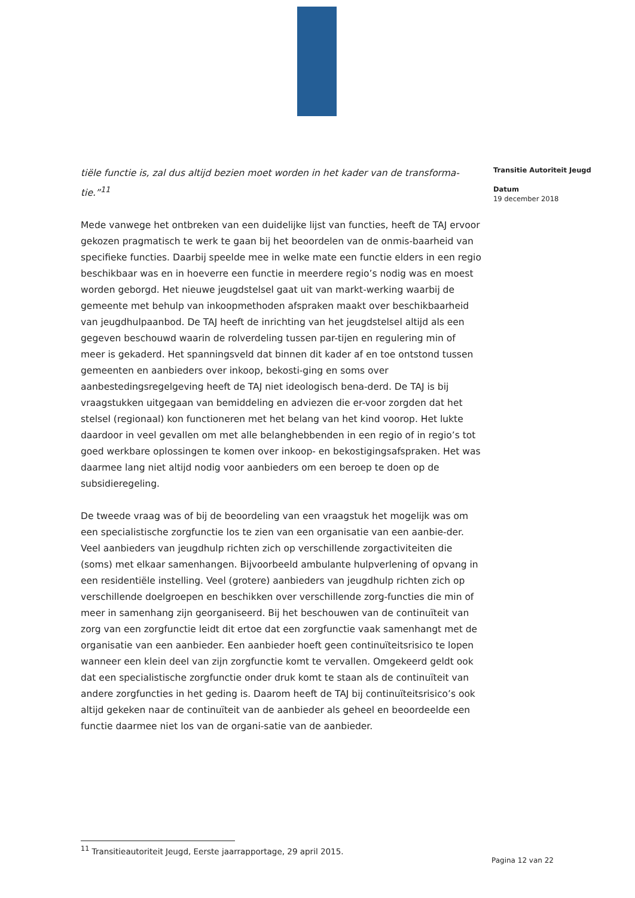tiële functie is, zal dus altijd bezien moet worden in het kader van de transforma-tie.”<sup>11</sup>
Mede vanwege het ontbreken van een duidelijke lijst van functies, heeft de TAJ ervoor gekozen pragmatisch te werk te gaan bij het beoordelen van de onmis-baarheid van specifieke functies. Daarbij speelde mee in welke mate een functie elders in een regio beschikbaar was en in hoeverre een functie in meerdere regio’s nodig was en moest worden geborgd. Het nieuwe jeugdstelsel gaat uit van markt-werking waarbij de gemeente met behulp van inkoopmethoden afspraken maakt over beschikbaarheid van jeugdhulpaanbod. De TAJ heeft de inrichting van het jeugdstelsel altijd als een gegeven beschouwd waarin de rolverdeling tussen par-tijen en regulering min of meer is gekaderd. Het spanningsveld dat binnen dit kader af en toe ontstond tussen gemeenten en aanbieders over inkoop, bekosti-ging en soms over aanbestedingsregelgeving heeft de TAJ niet ideologisch bena-derd. De TAJ is bij vraagstukken uitgegaan van bemiddeling en adviezen die er-voor zorgden dat het stelsel (regionaal) kon functioneren met het belang van het kind voorop. Het lukte daardoor in veel gevallen om met alle belanghebbenden in een regio of in regio’s tot goed werkbare oplossingen te komen over inkoop- en bekostigingsafspraken. Het was daarmee lang niet altijd nodig voor aanbieders om een beroep te doen op de subsidieregeling.
De tweede vraag was of bij de beoordeling van een vraagstuk het mogelijk was om een specialistische zorgfunctie los te zien van een organisatie van een aanbie-der. Veel aanbieders van jeugdhulp richten zich op verschillende zorgactiviteiten die (soms) met elkaar samenhangen. Bijvoorbeeld ambulante hulpverlening of opvang in een residentiële instelling. Veel (grotere) aanbieders van jeugdhulp richten zich op verschillende doelgroepen en beschikken over verschillende zorg-functies die min of meer in samenhang zijn georganiseerd. Bij het beschouwen van de continuïteit van zorg van een zorgfunctie leidt dit ertoe dat een zorgfunctie vaak samenhangt met de organisatie van een aanbieder. Een aanbieder hoeft geen continuïteitsrisico te lopen wanneer een klein deel van zijn zorgfunctie komt te vervallen. Omgekeerd geldt ook dat een specialistische zorgfunctie onder druk komt te staan als de continuïteit van andere zorgfuncties in het geding is. Daarom heeft de TAJ bij continuïteitsrisico’s ook altijd gekeken naar de continuïteit van de aanbieder als geheel en beoordeelde een functie daarmee niet los van de organi-satie van de aanbieder.
Transitie Autoriteit Jeugd
Datum
19 december 2018
<sup>11</sup> Transitieautoriteit Jeugd, Eerste jaarrapportage, 29 april 2015.
Pagina 12 van 22